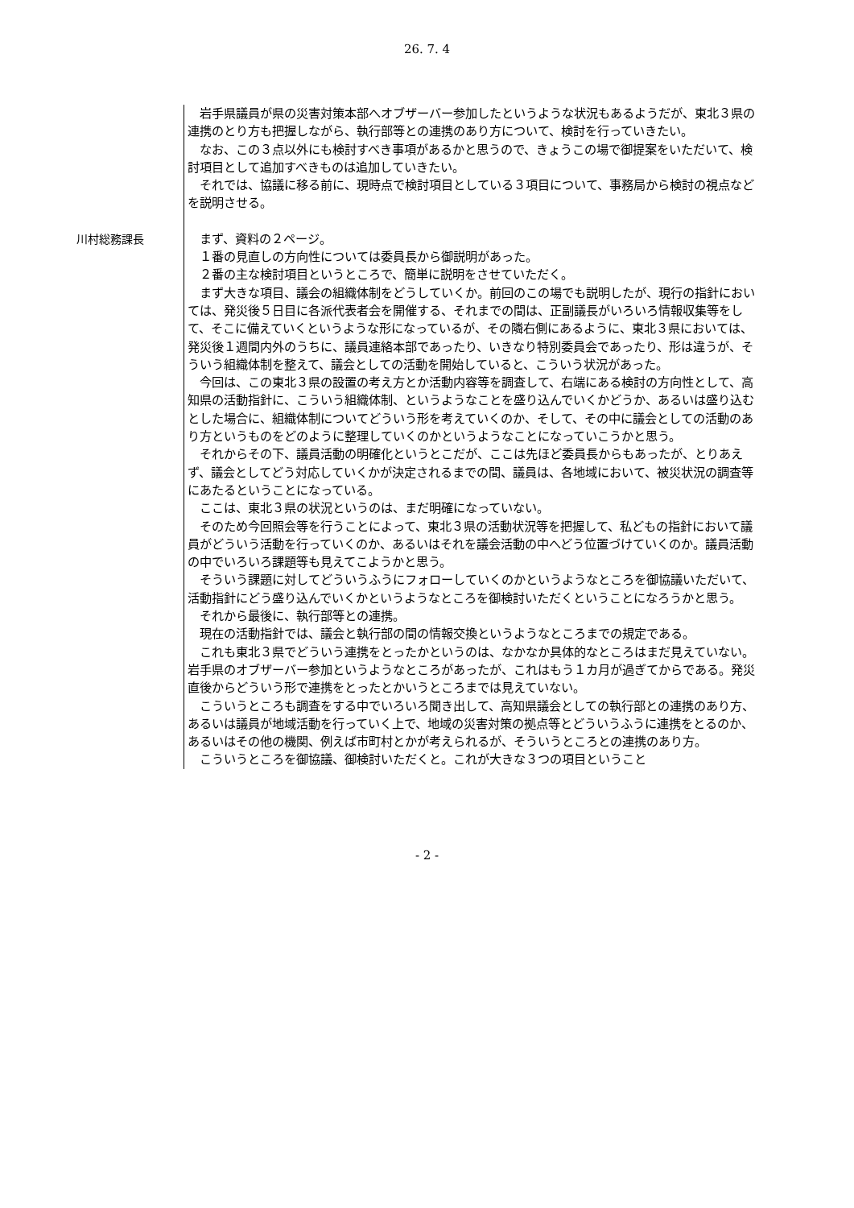26. 7. 4
岩手県議員が県の災害対策本部へオブザーバー参加したというような状況もあるようだが、東北３県の連携のとり方も把握しながら、執行部等との連携のあり方について、検討を行っていきたい。
なお、この３点以外にも検討すべき事項があるかと思うので、きょうこの場で御提案をいただいて、検討項目として追加すべきものは追加していきたい。
それでは、協議に移る前に、現時点で検討項目としている３項目について、事務局から検討の視点などを説明させる。
川村総務課長
まず、資料の２ページ。
１番の見直しの方向性については委員長から御説明があった。
２番の主な検討項目というところで、簡単に説明をさせていただく。
まず大きな項目、議会の組織体制をどうしていくか。前回のこの場でも説明したが、現行の指針においては、発災後５日目に各派代表者会を開催する、それまでの間は、正副議長がいろいろ情報収集等をして、そこに備えていくというような形になっているが、その隣右側にあるように、東北３県においては、発災後１週間内外のうちに、議員連絡本部であったり、いきなり特別委員会であったり、形は違うが、そういう組織体制を整えて、議会としての活動を開始していると、こういう状況があった。
今回は、この東北３県の設置の考え方とか活動内容等を調査して、右端にある検討の方向性として、高知県の活動指針に、こういう組織体制、というようなことを盛り込んでいくかどうか、あるいは盛り込むとした場合に、組織体制についてどういう形を考えていくのか、そして、その中に議会としての活動のあり方というものをどのように整理していくのかというようなことになっていこうかと思う。
それからその下、議員活動の明確化というとこだが、ここは先ほど委員長からもあったが、とりあえず、議会としてどう対応していくかが決定されるまでの間、議員は、各地域において、被災状況の調査等にあたるということになっている。
ここは、東北３県の状況というのは、まだ明確になっていない。
そのため今回照会等を行うことによって、東北３県の活動状況等を把握して、私どもの指針において議員がどういう活動を行っていくのか、あるいはそれを議会活動の中へどう位置づけていくのか。議員活動の中でいろいろ課題等も見えてこようかと思う。
そういう課題に対してどういうふうにフォローしていくのかというようなところを御協議いただいて、活動指針にどう盛り込んでいくかというようなところを御検討いただくということになろうかと思う。
それから最後に、執行部等との連携。
現在の活動指針では、議会と執行部の間の情報交換というようなところまでの規定である。
これも東北３県でどういう連携をとったかというのは、なかなか具体的なところはまだ見えていない。岩手県のオブザーバー参加というようなところがあったが、これはもう１カ月が過ぎてからである。発災直後からどういう形で連携をとったとかいうところまでは見えていない。
こういうところも調査をする中でいろいろ聞き出して、高知県議会としての執行部との連携のあり方、あるいは議員が地域活動を行っていく上で、地域の災害対策の拠点等とどういうふうに連携をとるのか、あるいはその他の機関、例えば市町村とかが考えられるが、そういうところとの連携のあり方。
こういうところを御協議、御検討いただくと。これが大きな３つの項目ということ
- 2 -